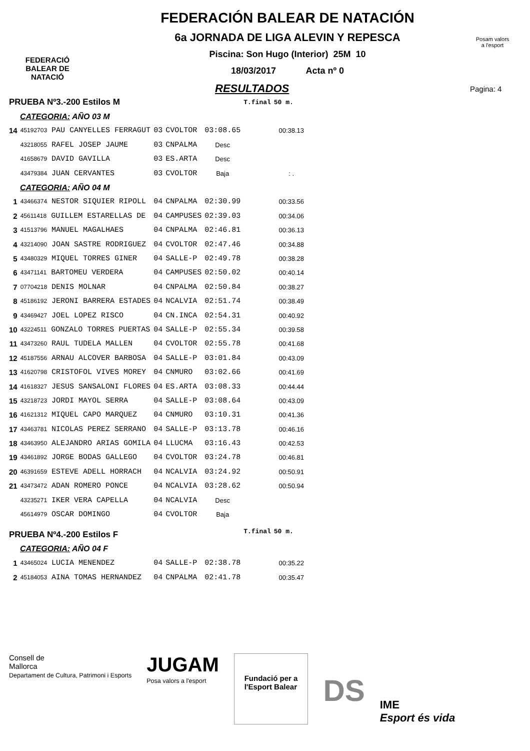FEDERACIÓ
BALEAR DE
NATACIÓ
FEDERACIÓN BALEAR DE NATACIÓN
6a JORNADA DE LIGA ALEVIN Y REPESCA
Piscina: Son Hugo (Interior) 25M 10
18/03/2017 Acta nº 0
Posam valors
a l'esport
RESULTADOS
Pagina: 4
| PRUEBA Nº3.-200 Estilos M | | | | | T.final | 50 m. |
| CATEGORIA: AÑO 03 M | | | | | | |
| 14 | 45192703 PAU CANYELLES FERRAGUT | 03 | CVOLTOR | 03:08.65 | | 00:38.13 |
| | 43218055 RAFEL JOSEP JAUME | 03 | CNPALMA | Desc | | |
| | 41658679 DAVID GAVILLA | 03 | ES.ARTA | Desc | | |
| | 43479384 JUAN CERVANTES | 03 | CVOLTOR | Baja | | : . |
| CATEGORIA: AÑO 04 M | | | | | | |
| 1 | 43466374 NESTOR SIQUIER RIPOLL | 04 | CNPALMA | 02:30.99 | | 00:33.56 |
| 2 | 45611418 GUILLEM ESTARELLAS DE | 04 | CAMPUSES | 02:39.03 | | 00:34.06 |
| 3 | 41513796 MANUEL MAGALHAES | 04 | CNPALMA | 02:46.81 | | 00:36.13 |
| 4 | 43214090 JOAN SASTRE RODRIGUEZ | 04 | CVOLTOR | 02:47.46 | | 00:34.88 |
| 5 | 43480329 MIQUEL TORRES GINER | 04 | SALLE-P | 02:49.78 | | 00:38.28 |
| 6 | 43471141 BARTOMEU VERDERA | 04 | CAMPUSES | 02:50.02 | | 00:40.14 |
| 7 | 07704218 DENIS MOLNAR | 04 | CNPALMA | 02:50.84 | | 00:38.27 |
| 8 | 45186192 JERONI BARRERA ESTADES | 04 | NCALVIA | 02:51.74 | | 00:38.49 |
| 9 | 43469427 JOEL LOPEZ RISCO | 04 | CN.INCA | 02:54.31 | | 00:40.92 |
| 10 | 43224511 GONZALO TORRES PUERTAS | 04 | SALLE-P | 02:55.34 | | 00:39.58 |
| 11 | 43473260 RAUL TUDELA MALLEN | 04 | CVOLTOR | 02:55.78 | | 00:41.68 |
| 12 | 45187556 ARNAU ALCOVER BARBOSA | 04 | SALLE-P | 03:01.84 | | 00:43.09 |
| 13 | 41620798 CRISTOFOL VIVES MOREY | 04 | CNMURO | 03:02.66 | | 00:41.69 |
| 14 | 41618327 JESUS SANSALONI FLORES | 04 | ES.ARTA | 03:08.33 | | 00:44.44 |
| 15 | 43218723 JORDI MAYOL SERRA | 04 | SALLE-P | 03:08.64 | | 00:43.09 |
| 16 | 41621312 MIQUEL CAPO MARQUEZ | 04 | CNMURO | 03:10.31 | | 00:41.36 |
| 17 | 43463781 NICOLAS PEREZ SERRANO | 04 | SALLE-P | 03:13.78 | | 00:46.16 |
| 18 | 43463950 ALEJANDRO ARIAS GOMILA | 04 | LLUCMA | 03:16.43 | | 00:42.53 |
| 19 | 43461892 JORGE BODAS GALLEGO | 04 | CVOLTOR | 03:24.78 | | 00:46.81 |
| 20 | 46391659 ESTEVE ADELL HORRACH | 04 | NCALVIA | 03:24.92 | | 00:50.91 |
| 21 | 43473472 ADAN ROMERO PONCE | 04 | NCALVIA | 03:28.62 | | 00:50.94 |
| | 43235271 IKER VERA CAPELLA | 04 | NCALVIA | Desc | | |
| | 45614979 OSCAR DOMINGO | 04 | CVOLTOR | Baja | | |
| PRUEBA Nº4.-200 Estilos F | | | | | T.final | 50 m. |
| CATEGORIA: AÑO 04 F | | | | | | |
| 1 | 43465024 LUCIA MENENDEZ | 04 | SALLE-P | 02:38.78 | | 00:35.22 |
| 2 | 45184053 AINA TOMAS HERNANDEZ | 04 | CNPALMA | 02:41.78 | | 00:35.47 |
Consell de
Mallorca
Departament de Cultura, Patrimoni i Esports
JUGAM
Posa valors a l'esport
Fundació per a
l'Esport Balear
DS
IME
Esport és vida